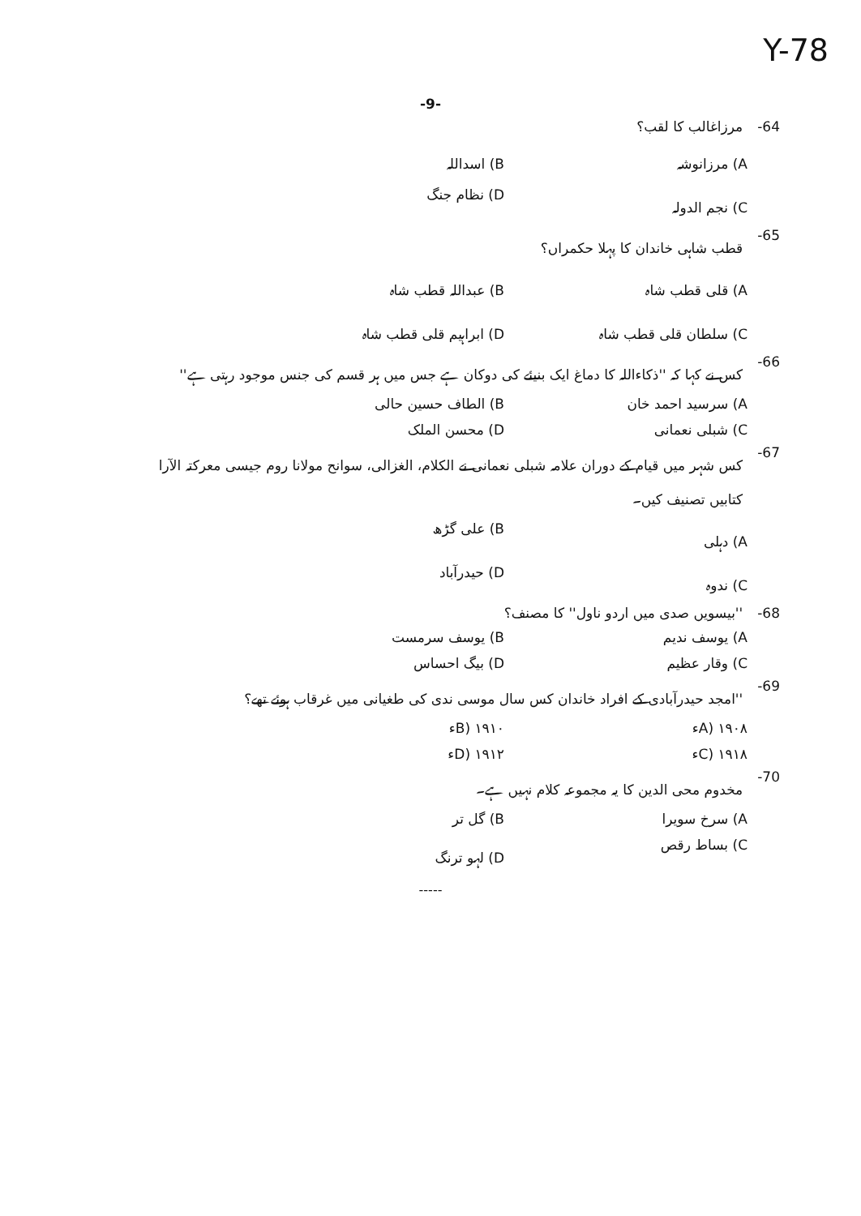Y-78
-9-
64- مرزاغالب کا لقب؟
A) مرزانوشہ
B) اسداللہ
C) نجم الدولہ
D) نظام جنگ
65- قطب شاہی خاندان کا پہلا حکمراں؟
A) قلی قطب شاہ
B) عبداللہ قطب شاہ
C) سلطان قلی قطب شاہ
D) ابراہیم قلی قطب شاہ
66- کس نے کہا کہ ''ذکاءاللہ کا دماغ ایک بنیئے کی دوکان ہے جس میں ہر قسم کی جنس موجود رہتی ہے''
A) سرسید احمد خان
B) الطاف حسین حالی
C) شبلی نعمانی
D) محسن الملک
67- کس شہر میں قیام کے دوران علامہ شبلی نعمانی نے الکلام، الغزالی، سوانح مولانا روم جیسی معرکتہ الآرا کتابیں تصنیف کیں۔
A) دہلی
B) علی گڑھ
C) ندوہ
D) حیدرآباد
68- ''بیسویں صدی میں اردو ناول'' کا مصنف؟
A) یوسف ندیم
B) یوسف سرمست
C) وقار عظیم
D) بیگ احساس
69- ''امجد حیدرآبادی کے افراد خاندان کس سال موسی ندی کی طغیانی میں غرقاب ہوئے تھے؟
A) ۱۹۰۸ء
B) ۱۹۱۰ء
C) ۱۹۱۸ء
D) ۱۹۱۲ء
70- مخدوم محی الدین کا یہ مجموعہ کلام نہیں ہے۔
A) سرخ سویرا
B) گل تر
C) بساط رقص
D) لہو ترنگ
-----